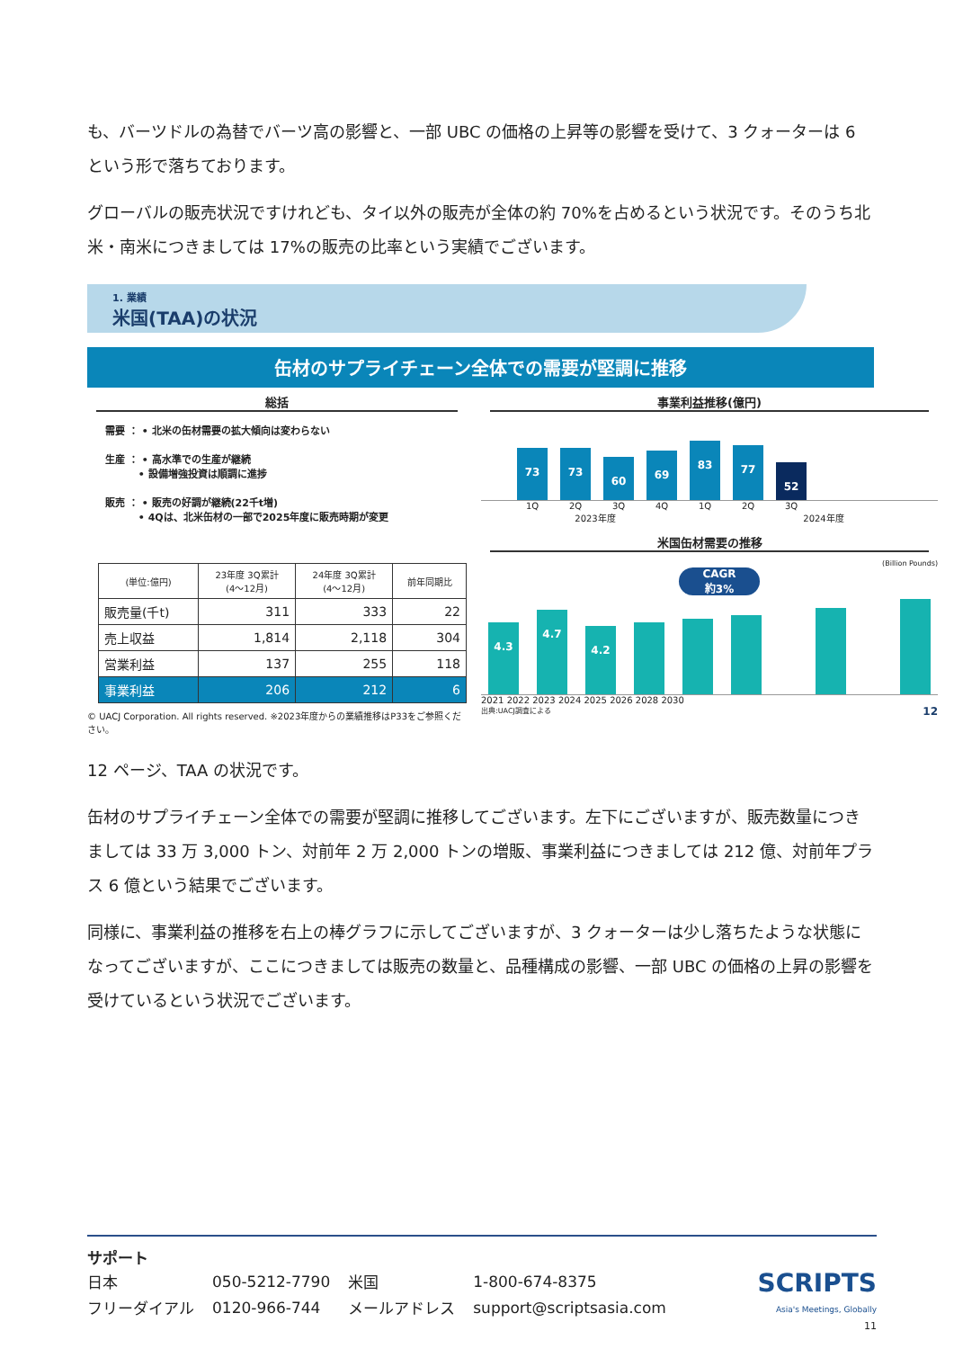も、バーツドルの為替でバーツ高の影響と、一部 UBC の価格の上昇等の影響を受けて、3 クォーターは 6 という形で落ちております。
グローバルの販売状況ですけれども、タイ以外の販売が全体の約 70%を占めるという状況です。そのうち北米・南米につきましては 17%の販売の比率という実績でございます。
1. 業績
米国(TAA)の状況
缶材のサプライチェーン全体での需要が堅調に推移
総括
需要 ： • 北米の缶材需要の拡大傾向は変わらない
生産 ： • 高水準での生産が継続
　　　 • 設備増強投資は順調に進捗
販売 ： • 販売の好調が継続(22千t増)
　　　 • 4Qは、北米缶材の一部で2025年度に販売時期が変更
| (単位:億円) | 23年度 3Q累計 (4〜12月) | 24年度 3Q累計 (4〜12月) | 前年同期比 |
| --- | --- | --- | --- |
| 販売量(千t) | 311 | 333 | 22 |
| 売上収益 | 1,814 | 2,118 | 304 |
| 営業利益 | 137 | 255 | 118 |
| 事業利益 | 206 | 212 | 6 |
© UACJ Corporation. All rights reserved. ※2023年度からの業績推移はP33をご参照ください。
事業利益推移(億円)
73
73
60
69
83
77
52
1Q 2Q 3Q 4Q 1Q 2Q 3Q
2023年度 2024年度
米国缶材需要の推移
(Billion Pounds)
CAGR
約3%
4.3
4.7
4.2
2021 2022 2023 2024 2025 2026 2028 2030
出典:UACJ調査による 12
12 ページ、TAA の状況です。
缶材のサプライチェーン全体での需要が堅調に推移してございます。左下にございますが、販売数量につきましては 33 万 3,000 トン、対前年 2 万 2,000 トンの増販、事業利益につきましては 212 億、対前年プラス 6 億という結果でございます。
同様に、事業利益の推移を右上の棒グラフに示してございますが、3 クォーターは少し落ちたような状態になってございますが、ここにつきましては販売の数量と、品種構成の影響、一部 UBC の価格の上昇の影響を受けているという状況でございます。
サポート
| 日本 | 050-5212-7790 | 米国 | 1-800-674-8375 |
| フリーダイアル | 0120-966-744 | メールアドレス | support@scriptsasia.com |
SCRIPTS
Asia's Meetings, Globally
11